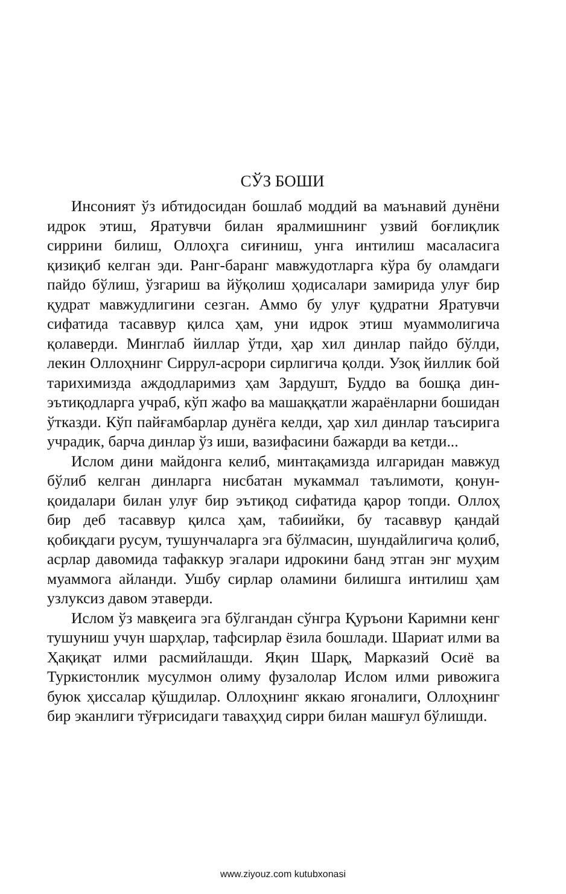СЎЗ БОШИ
Инсоният ўз ибтидосидан бошлаб моддий ва маънавий дунёни идрок этиш, Яратувчи билан яралмишнинг узвий боғлиқлик сиррини билиш, Оллоҳга сиғиниш, унга интилиш масаласига қизиқиб келган эди. Ранг-баранг мавжудотларга кўра бу оламдаги пайдо бўлиш, ўзгариш ва йўқолиш ҳодисалари замирида улуғ бир қудрат мавжудлигини сезган. Аммо бу улуғ қудратни Яратувчи сифатида тасаввур қилса ҳам, уни идрок этиш муаммолигича қолаверди. Минглаб йиллар ўтди, ҳар хил динлар пайдо бўлди, лекин Оллоҳнинг Сиррул-асрори сирлигича қолди. Узоқ йиллик бой тарихимизда аждодларимиз ҳам Зардушт, Буддо ва бошқа дин-эътиқодларга учраб, кўп жафо ва машаққатли жараёнларни бошидан ўтказди. Кўп пайғамбарлар дунёга келди, ҳар хил динлар таъсирига учрадик, барча динлар ўз иши, вазифасини бажарди ва кетди...
Ислом дини майдонга келиб, минтақамизда илгаридан мавжуд бўлиб келган динларга нисбатан мукаммал таълимоти, қонун-қоидалари билан улуғ бир эътиқод сифатида қарор топди. Оллоҳ бир деб тасаввур қилса ҳам, табиийки, бу тасаввур қандай қобиқдаги русум, тушунчаларга эга бўлмасин, шундайлигича қолиб, асрлар давомида тафаккур эгалари идрокини банд этган энг муҳим муаммога айланди. Ушбу сирлар оламини билишга интилиш ҳам узлуксиз давом этаверди.
Ислом ўз мавқеига эга бўлгандан сўнгра Қуръони Каримни кенг тушуниш учун шарҳлар, тафсирлар ёзила бошлади. Шариат илми ва Ҳақиқат илми расмийлашди. Яқин Шарқ, Марказий Осиё ва Туркистонлик мусулмон олиму фузалолар Ислом илми ривожига буюк ҳиссалар қўшдилар. Оллоҳнинг яккаю ягоналиги, Оллоҳнинг бир эканлиги тўғрисидаги таваҳҳид сирри билан машғул бўлишди.
www.ziyouz.com kutubxonasi